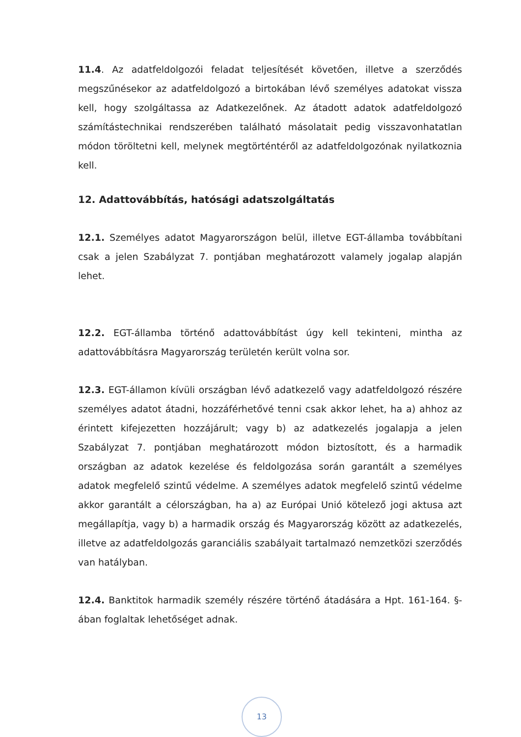11.4. Az adatfeldolgozói feladat teljesítését követően, illetve a szerződés megszűnésekor az adatfeldolgozó a birtokában lévő személyes adatokat vissza kell, hogy szolgáltassa az Adatkezelőnek. Az átadott adatok adatfeldolgozó számítástechnikai rendszerében található másolatait pedig visszavonhatatlan módon töröltetni kell, melynek megtörténtéről az adatfeldolgozónak nyilatkoznia kell.
12. Adattovábbítás, hatósági adatszolgáltatás
12.1. Személyes adatot Magyarországon belül, illetve EGT-államba továbbítani csak a jelen Szabályzat 7. pontjában meghatározott valamely jogalap alapján lehet.
12.2. EGT-államba történő adattovábbítást úgy kell tekinteni, mintha az adattovábbításra Magyarország területén került volna sor.
12.3. EGT-államon kívüli országban lévő adatkezelő vagy adatfeldolgozó részére személyes adatot átadni, hozzáférhetővé tenni csak akkor lehet, ha a) ahhoz az érintett kifejezetten hozzájárult; vagy b) az adatkezelés jogalapja a jelen Szabályzat 7. pontjában meghatározott módon biztosított, és a harmadik országban az adatok kezelése és feldolgozása során garantált a személyes adatok megfelelő szintű védelme. A személyes adatok megfelelő szintű védelme akkor garantált a célországban, ha a) az Európai Unió kötelező jogi aktusa azt megállapítja, vagy b) a harmadik ország és Magyarország között az adatkezelés, illetve az adatfeldolgozás garanciális szabályait tartalmazó nemzetközi szerződés van hatályban.
12.4. Banktitok harmadik személy részére történő átadására a Hpt. 161-164. §-ában foglaltak lehetőséget adnak.
13